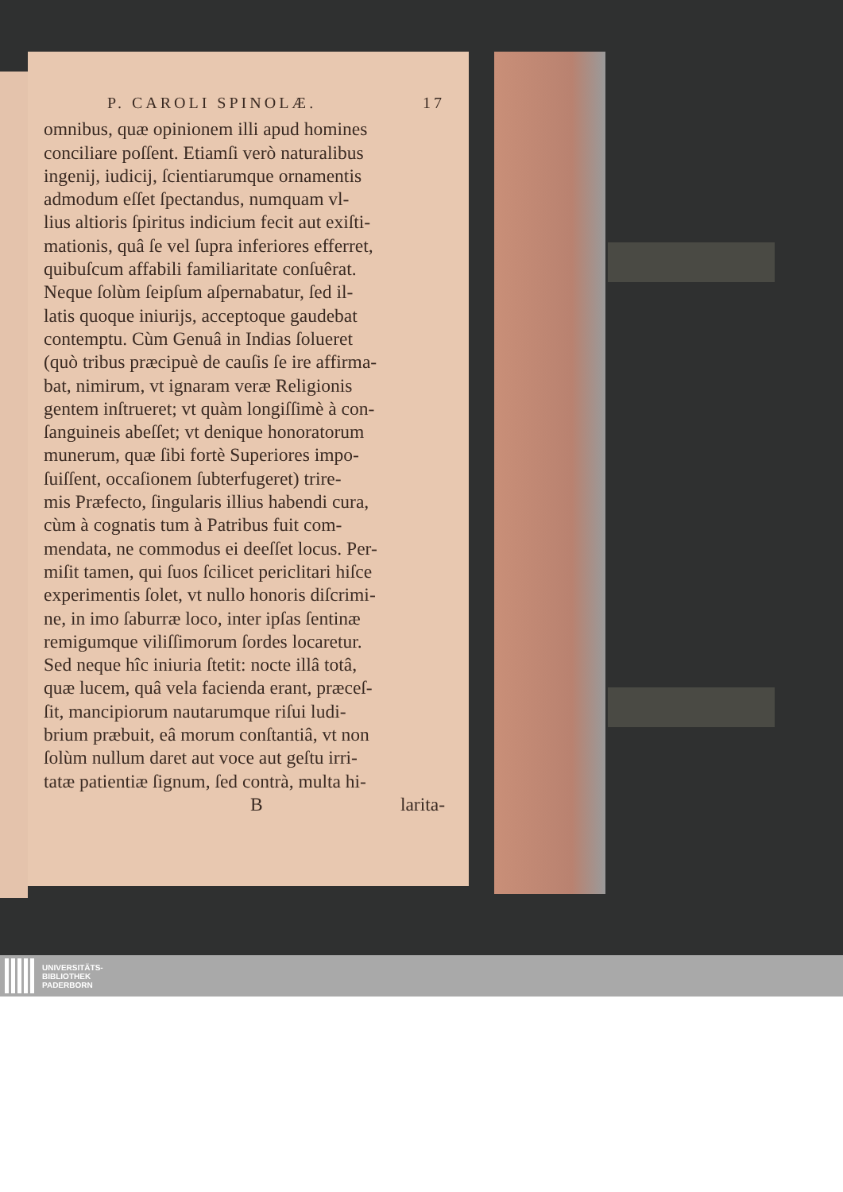P. CAROLI SPINOLÆ. 17
omnibus, quæ opinionem illi apud homines
conciliare poſſent. Etiamſi verò naturalibus
ingenij, iudicij, ſcientiarumque ornamentis
admodum eſſet ſpectandus, numquam vl-
lius altioris ſpiritus indicium fecit aut exiſti-
mationis, quâ ſe vel ſupra inferiores efferret,
quibuſcum affabili familiaritate conſuêrat.
Neque ſolùm ſeipſum aſpernabatur, ſed il-
latis quoque iniurijs, acceptoque gaudebat
contemptu. Cùm Genuâ in Indias ſolueret
(quò tribus præcipuè de cauſis ſe ire affirma-
bat, nimirum, vt ignaram veræ Religionis
gentem inſtrueret; vt quàm longiſſimè à con-
ſanguineis abeſſet; vt denique honoratorum
munerum, quæ ſibi fortè Superiores impo-
ſuiſſent, occaſionem ſubterfugeret) trire-
mis Præfecto, ſingularis illius habendi cura,
cùm à cognatis tum à Patribus fuit com-
mendata, ne commodus ei deeſſet locus. Per-
miſit tamen, qui ſuos ſcilicet periclitari hiſce
experimentis ſolet, vt nullo honoris diſcrimi-
ne, in imo ſaburræ loco, inter ipſas ſentinæ
remigumque viliſſimorum ſordes locaretur.
Sed neque hîc iniuria ſtetit: nocte illâ totâ,
quæ lucem, quâ vela facienda erant, præceſ-
ſit, mancipiorum nautarumque riſui ludi-
brium præbuit, eâ morum conſtantiâ, vt non
ſolùm nullum daret aut voce aut geſtu irri-
tatæ patientiæ ſignum, ſed contrà, multa hi-
Blarita-
UNIVERSITÄTS-
BIBLIOTHEK
PADERBORN